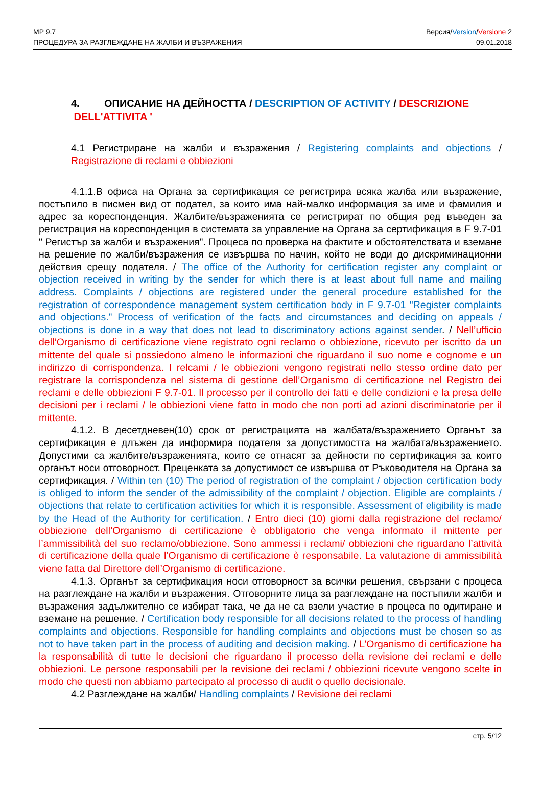MP 9.7
ПРОЦЕДУРА ЗА РАЗГЛЕЖДАНЕ НА ЖАЛБИ И ВЪЗРАЖЕНИЯ
Версия/Version/Versione 2
09.01.2018
4. ОПИСАНИЕ НА ДЕЙНОСТТА / DESCRIPTION OF ACTIVITY / DESCRIZIONE
DELL'ATTIVITA '
4.1 Регистриране на жалби и възражения / Registering complaints and objections / Registrazione di reclami e obbiezioni
4.1.1.В офиса на Органа за сертификация се регистрира всяка жалба или възражение, постъпило в писмен вид от подател, за които има най-малко информация за име и фамилия и адрес за кореспонденция. Жалбите/възраженията се регистрират по общия ред въведен за регистрация на кореспонденция в системата за управление на Органа за сертификация в F 9.7-01 " Регистър за жалби и възражения". Процеса по проверка на фактите и обстоятелствата и вземане на решение по жалби/възражения се извършва по начин, който не води до дискриминационни действия срещу подателя. / The office of the Authority for certification register any complaint or objection received in writing by the sender for which there is at least about full name and mailing address. Complaints / objections are registered under the general procedure established for the registration of correspondence management system certification body in F 9.7-01 "Register complaints and objections." Process of verification of the facts and circumstances and deciding on appeals / objections is done in a way that does not lead to discriminatory actions against sender. / Nell’ufficio dell’Organismo di certificazione viene registrato ogni reclamo o obbiezione, ricevuto per iscritto da un mittente del quale si possiedono almeno le informazioni che riguardano il suo nome e cognome e un indirizzo di corrispondenza. I relcami / le obbiezioni vengono registrati nello stesso ordine dato per registrare la corrispondenza nel sistema di gestione dell’Organismo di certificazione nel Registro dei reclami e delle obbiezioni F 9.7-01. Il processo per il controllo dei fatti e delle condizioni e la presa delle decisioni per i reclami / le obbiezioni viene fatto in modo che non porti ad azioni discriminatorie per il mittente.
4.1.2. В десетдневен(10) срок от регистрацията на жалбата/възражението Органът за сертификация е длъжен да информира подателя за допустимостта на жалбата/възражението. Допустими са жалбите/възраженията, които се отнасят за дейности по сертификация за които органът носи отговорност. Преценката за допустимост се извършва от Ръководителя на Органа за сертификация. / Within ten (10) The period of registration of the complaint / objection certification body is obliged to inform the sender of the admissibility of the complaint / objection. Eligible are complaints / objections that relate to certification activities for which it is responsible. Assessment of eligibility is made by the Head of the Authority for certification. / Entro dieci (10) giorni dalla registrazione del reclamo/ obbiezione dell’Organismo di certificazione è obbligatorio che venga informato il mittente per l’ammissibilità del suo reclamo/obbiezione. Sono ammessi i reclami/ obbiezioni che riguardano l’attività di certificazione della quale l’Organismo di certificazione è responsabile. La valutazione di ammissibilità viene fatta dal Direttore dell’Organismo di certificazione.
4.1.3. Органът за сертификация носи отговорност за всички решения, свързани с процеса на разглеждане на жалби и възражения. Отговорните лица за разглеждане на постъпили жалби и възражения задължително се избират така, че да не са взели участие в процеса по одитиране и вземане на решение. / Certification body responsible for all decisions related to the process of handling complaints and objections. Responsible for handling complaints and objections must be chosen so as not to have taken part in the process of auditing and decision making. / L’Organismo di certificazione ha la responsabilità di tutte le decisioni che riguardano il processo della revisione dei reclami e delle obbiezioni. Le persone responsabili per la revisione dei reclami / obbiezioni ricevute vengono scelte in modo che questi non abbiamo partecipato al processo di audit o quello decisionale.
4.2 Разглеждане на жалби/ Handling complaints / Revisione dei reclami
стр. 5/12